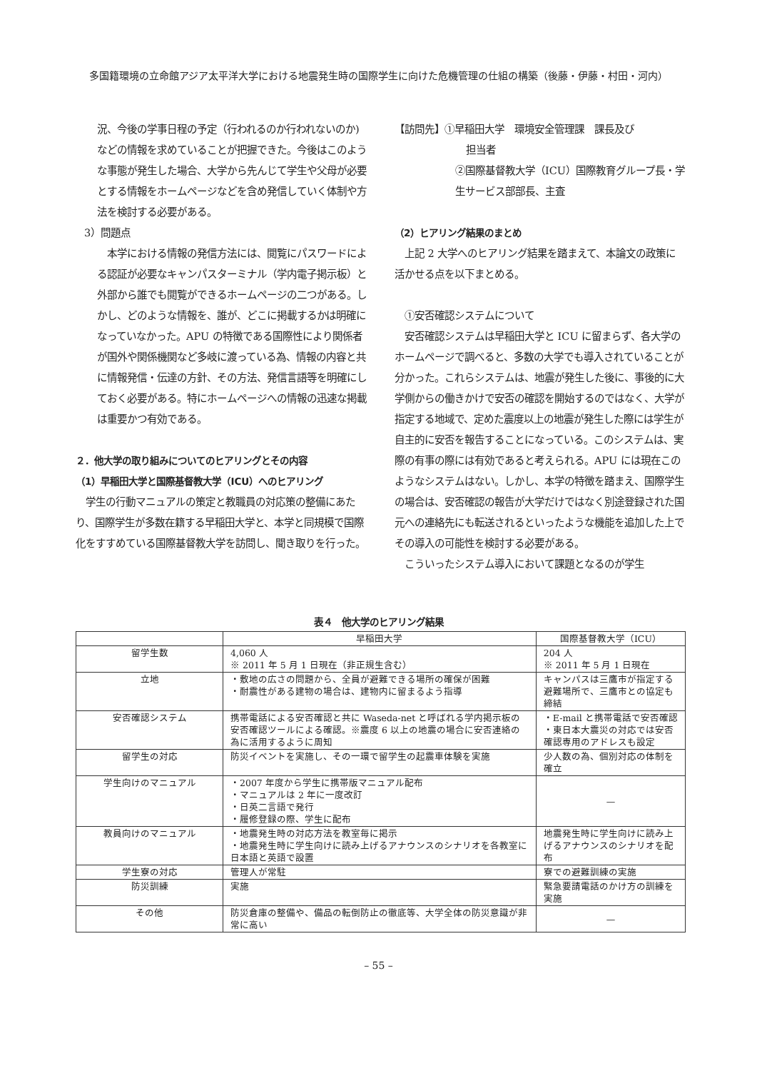多国籍環境の立命館アジア太平洋大学における地震発生時の国際学生に向けた危機管理の仕組の構築（後藤・伊藤・村田・河内）
況、今後の学事日程の予定（行われるのか行われないのか)などの情報を求めていることが把握できた。今後はこのような事態が発生した場合、大学から先んじて学生や父母が必要とする情報をホームページなどを含め発信していく体制や方法を検討する必要がある。
3）問題点
　本学における情報の発信方法には、閲覧にパスワードによる認証が必要なキャンパスターミナル（学内電子掲示板）と外部から誰でも閲覧ができるホームページの二つがある。しかし、どのような情報を、誰が、どこに掲載するかは明確になっていなかった。APU の特徴である国際性により関係者が国外や関係機関など多岐に渡っている為、情報の内容と共に情報発信・伝達の方針、その方法、発信言語等を明確にしておく必要がある。特にホームページへの情報の迅速な掲載は重要かつ有効である。
２．他大学の取り組みについてのヒアリングとその内容
（1）早稲田大学と国際基督教大学（ICU）へのヒアリング
　学生の行動マニュアルの策定と教職員の対応策の整備にあたり、国際学生が多数在籍する早稲田大学と、本学と同規模で国際化をすすめている国際基督教大学を訪問し、聞き取りを行った。
【訪問先】①早稲田大学　環境安全管理課　課長及び
担当者
②国際基督教大学（ICU）国際教育グループ長・学生サービス部部長、主査
（2）ヒアリング結果のまとめ
　上記 2 大学へのヒアリング結果を踏まえて、本論文の政策に活かせる点を以下まとめる。
　①安否確認システムについて
　安否確認システムは早稲田大学と ICU に留まらず、各大学のホームページで調べると、多数の大学でも導入されていることが分かった。これらシステムは、地震が発生した後に、事後的に大学側からの働きかけで安否の確認を開始するのではなく、大学が指定する地域で、定めた震度以上の地震が発生した際には学生が自主的に安否を報告することになっている。このシステムは、実際の有事の際には有効であると考えられる。APU には現在このようなシステムはない。しかし、本学の特徴を踏まえ、国際学生の場合は、安否確認の報告が大学だけではなく別途登録された国元への連絡先にも転送されるといったような機能を追加した上でその導入の可能性を検討する必要がある。
　こういったシステム導入において課題となるのが学生
表４　他大学のヒアリング結果
| | 早稲田大学 | 国際基督教大学（ICU） |
| --- | --- | --- |
| 留学生数 | 4,060 人 ※ 2011 年 5 月 1 日現在（非正規生含む） | 204 人 ※ 2011 年 5 月 1 日現在 |
| 立地 | ・敷地の広さの問題から、全員が避難できる場所の確保が困難 ・耐震性がある建物の場合は、建物内に留まるよう指導 | キャンパスは三鷹市が指定する避難場所で、三鷹市との協定も締結 |
| 安否確認システム | 携帯電話による安否確認と共に Waseda-net と呼ばれる学内掲示板の安否確認ツールによる確認。※震度 6 以上の地震の場合に安否連絡の為に活用するように周知 | ・E-mail と携帯電話で安否確認 ・東日本大震災の対応では安否確認専用のアドレスも設定 |
| 留学生の対応 | 防災イベントを実施し、その一環で留学生の起震車体験を実施 | 少人数の為、個別対応の体制を確立 |
| 学生向けのマニュアル | ・2007 年度から学生に携帯版マニュアル配布 ・マニュアルは 2 年に一度改訂 ・日英二言語で発行 ・履修登録の際、学生に配布 | — |
| 教員向けのマニュアル | ・地震発生時の対応方法を教室毎に掲示 ・地震発生時に学生向けに読み上げるアナウンスのシナリオを各教室に日本語と英語で設置 | 地震発生時に学生向けに読み上げるアナウンスのシナリオを配布 |
| 学生寮の対応 | 管理人が常駐 | 寮での避難訓練の実施 |
| 防災訓練 | 実施 | 緊急要請電話のかけ方の訓練を実施 |
| その他 | 防災倉庫の整備や、備品の転倒防止の徹底等、大学全体の防災意識が非常に高い | — |
– 55 –